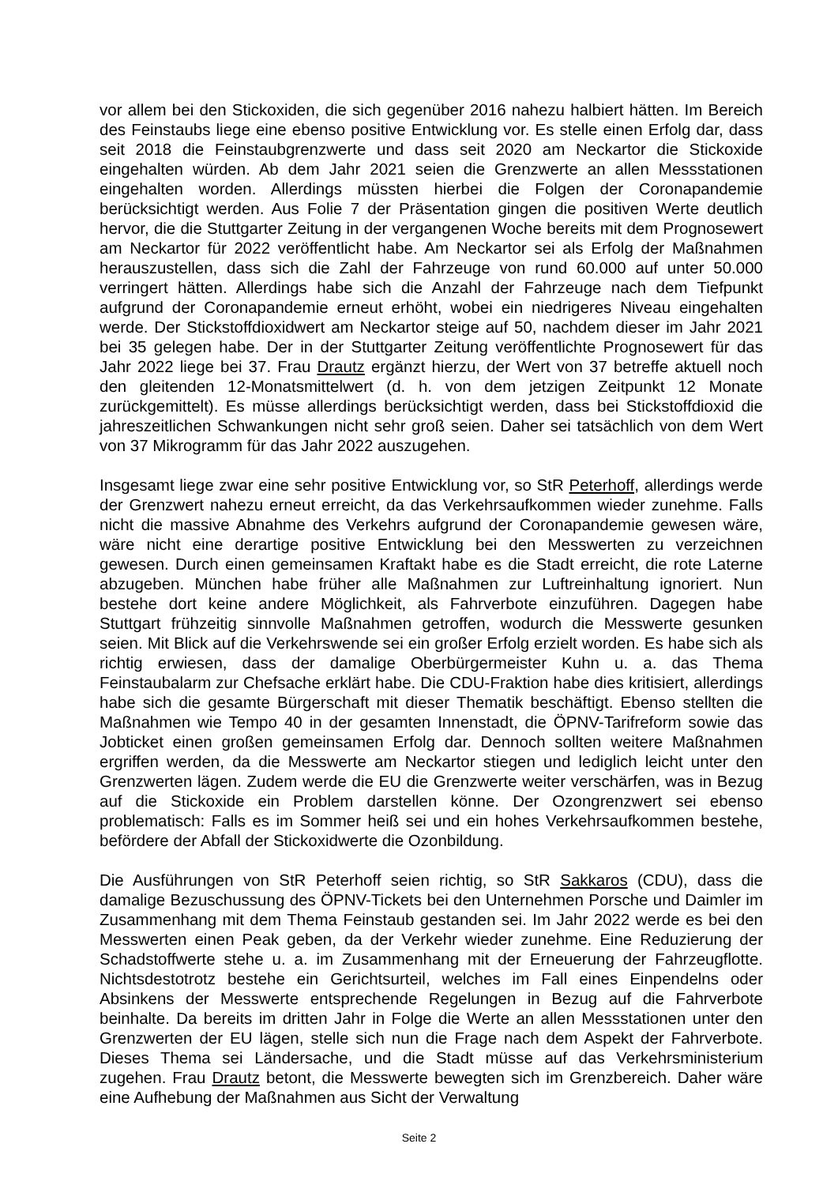vor allem bei den Stickoxiden, die sich gegenüber 2016 nahezu halbiert hätten. Im Bereich des Feinstaubs liege eine ebenso positive Entwicklung vor. Es stelle einen Erfolg dar, dass seit 2018 die Feinstaubgrenzwerte und dass seit 2020 am Neckartor die Stickoxide eingehalten würden. Ab dem Jahr 2021 seien die Grenzwerte an allen Messstationen eingehalten worden. Allerdings müssten hierbei die Folgen der Coronapandemie berücksichtigt werden. Aus Folie 7 der Präsentation gingen die positiven Werte deutlich hervor, die die Stuttgarter Zeitung in der vergangenen Woche bereits mit dem Prognosewert am Neckartor für 2022 veröffentlicht habe. Am Neckartor sei als Erfolg der Maßnahmen herauszustellen, dass sich die Zahl der Fahrzeuge von rund 60.000 auf unter 50.000 verringert hätten. Allerdings habe sich die Anzahl der Fahrzeuge nach dem Tiefpunkt aufgrund der Coronapandemie erneut erhöht, wobei ein niedrigeres Niveau eingehalten werde. Der Stickstoffdioxidwert am Neckartor steige auf 50, nachdem dieser im Jahr 2021 bei 35 gelegen habe. Der in der Stuttgarter Zeitung veröffentlichte Prognosewert für das Jahr 2022 liege bei 37. Frau Drautz ergänzt hierzu, der Wert von 37 betreffe aktuell noch den gleitenden 12-Monatsmittelwert (d. h. von dem jetzigen Zeitpunkt 12 Monate zurückgemittelt). Es müsse allerdings berücksichtigt werden, dass bei Stickstoffdioxid die jahreszeitlichen Schwankungen nicht sehr groß seien. Daher sei tatsächlich von dem Wert von 37 Mikrogramm für das Jahr 2022 auszugehen.
Insgesamt liege zwar eine sehr positive Entwicklung vor, so StR Peterhoff, allerdings werde der Grenzwert nahezu erneut erreicht, da das Verkehrsaufkommen wieder zunehme. Falls nicht die massive Abnahme des Verkehrs aufgrund der Coronapandemie gewesen wäre, wäre nicht eine derartige positive Entwicklung bei den Messwerten zu verzeichnen gewesen. Durch einen gemeinsamen Kraftakt habe es die Stadt erreicht, die rote Laterne abzugeben. München habe früher alle Maßnahmen zur Luftreinhaltung ignoriert. Nun bestehe dort keine andere Möglichkeit, als Fahrverbote einzuführen. Dagegen habe Stuttgart frühzeitig sinnvolle Maßnahmen getroffen, wodurch die Messwerte gesunken seien. Mit Blick auf die Verkehrswende sei ein großer Erfolg erzielt worden. Es habe sich als richtig erwiesen, dass der damalige Oberbürgermeister Kuhn u. a. das Thema Feinstaubalarm zur Chefsache erklärt habe. Die CDU-Fraktion habe dies kritisiert, allerdings habe sich die gesamte Bürgerschaft mit dieser Thematik beschäftigt. Ebenso stellten die Maßnahmen wie Tempo 40 in der gesamten Innenstadt, die ÖPNV-Tarifreform sowie das Jobticket einen großen gemeinsamen Erfolg dar. Dennoch sollten weitere Maßnahmen ergriffen werden, da die Messwerte am Neckartor stiegen und lediglich leicht unter den Grenzwerten lägen. Zudem werde die EU die Grenzwerte weiter verschärfen, was in Bezug auf die Stickoxide ein Problem darstellen könne. Der Ozongrenzwert sei ebenso problematisch: Falls es im Sommer heiß sei und ein hohes Verkehrsaufkommen bestehe, befördere der Abfall der Stickoxidwerte die Ozonbildung.
Die Ausführungen von StR Peterhoff seien richtig, so StR Sakkaros (CDU), dass die damalige Bezuschussung des ÖPNV-Tickets bei den Unternehmen Porsche und Daimler im Zusammenhang mit dem Thema Feinstaub gestanden sei. Im Jahr 2022 werde es bei den Messwerten einen Peak geben, da der Verkehr wieder zunehme. Eine Reduzierung der Schadstoffwerte stehe u. a. im Zusammenhang mit der Erneuerung der Fahrzeugflotte. Nichtsdestotrotz bestehe ein Gerichtsurteil, welches im Fall eines Einpendelns oder Absinkens der Messwerte entsprechende Regelungen in Bezug auf die Fahrverbote beinhalte. Da bereits im dritten Jahr in Folge die Werte an allen Messstationen unter den Grenzwerten der EU lägen, stelle sich nun die Frage nach dem Aspekt der Fahrverbote. Dieses Thema sei Ländersache, und die Stadt müsse auf das Verkehrsministerium zugehen. Frau Drautz betont, die Messwerte bewegten sich im Grenzbereich. Daher wäre eine Aufhebung der Maßnahmen aus Sicht der Verwaltung
Seite 2